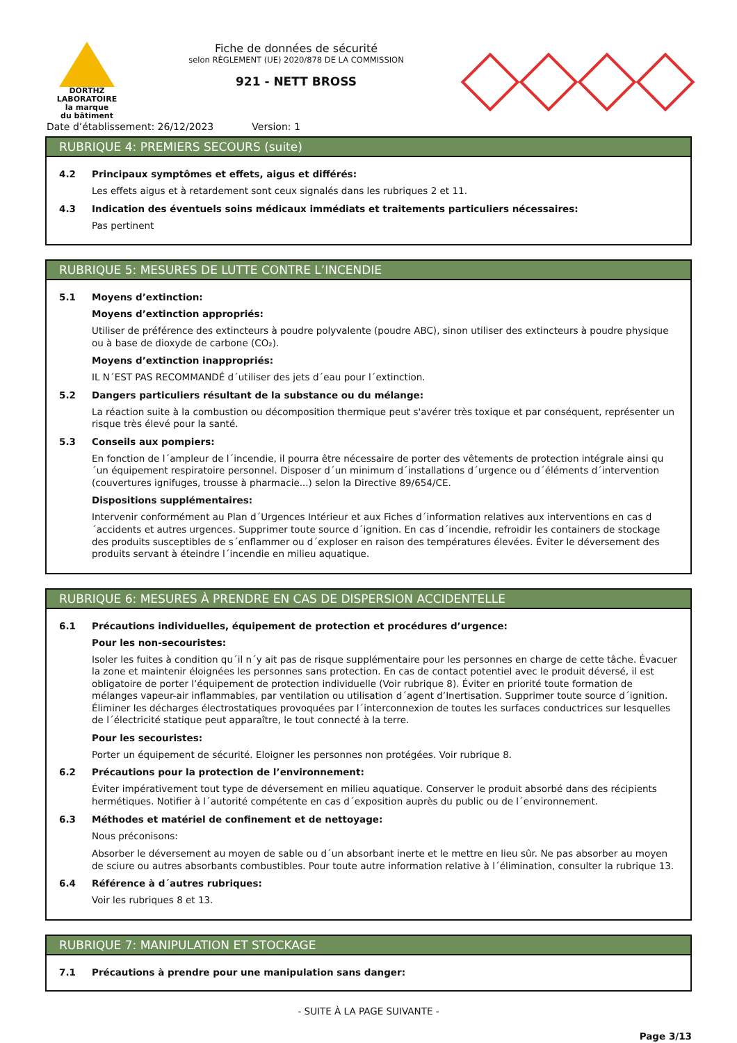DORTHZ
LABORATOIRE
la marque
du bâtiment
Fiche de données de sécurité
selon RÈGLEMENT (UE) 2020/878 DE LA COMMISSION
921 - NETT BROSS
Date d’établissement: 26/12/2023 Version: 1
RUBRIQUE 4: PREMIERS SECOURS (suite)
4.2 Principaux symptômes et effets, aigus et différés:
Les effets aigus et à retardement sont ceux signalés dans les rubriques 2 et 11.
4.3 Indication des éventuels soins médicaux immédiats et traitements particuliers nécessaires:
Pas pertinent
RUBRIQUE 5: MESURES DE LUTTE CONTRE L’INCENDIE
5.1 Moyens d’extinction:
Moyens d’extinction appropriés:
Utiliser de préférence des extincteurs à poudre polyvalente (poudre ABC), sinon utiliser des extincteurs à poudre physique ou à base de dioxyde de carbone (CO₂).
Moyens d’extinction inappropriés:
IL N´EST PAS RECOMMANDÉ d´utiliser des jets d´eau pour l´extinction.
5.2 Dangers particuliers résultant de la substance ou du mélange:
La réaction suite à la combustion ou décomposition thermique peut s'avérer très toxique et par conséquent, représenter un risque très élevé pour la santé.
5.3 Conseils aux pompiers:
En fonction de l´ampleur de l´incendie, il pourra être nécessaire de porter des vêtements de protection intégrale ainsi qu´un équipement respiratoire personnel. Disposer d´un minimum d´installations d´urgence ou d´éléments d´intervention (couvertures ignifuges, trousse à pharmacie...) selon la Directive 89/654/CE.
Dispositions supplémentaires:
Intervenir conformément au Plan d´Urgences Intérieur et aux Fiches d´information relatives aux interventions en cas d´accidents et autres urgences. Supprimer toute source d´ignition. En cas d´incendie, refroidir les containers de stockage des produits susceptibles de s´enflammer ou d´exploser en raison des températures élevées. Éviter le déversement des produits servant à éteindre l´incendie en milieu aquatique.
RUBRIQUE 6: MESURES À PRENDRE EN CAS DE DISPERSION ACCIDENTELLE
6.1 Précautions individuelles, équipement de protection et procédures d’urgence:
Pour les non-secouristes:
Isoler les fuites à condition qu´il n´y ait pas de risque supplémentaire pour les personnes en charge de cette tâche. Évacuer la zone et maintenir éloignées les personnes sans protection. En cas de contact potentiel avec le produit déversé, il est obligatoire de porter l’équipement de protection individuelle (Voir rubrique 8). Éviter en priorité toute formation de mélanges vapeur-air inflammables, par ventilation ou utilisation d´agent d’Inertisation. Supprimer toute source d´ignition. Éliminer les décharges électrostatiques provoquées par l´interconnexion de toutes les surfaces conductrices sur lesquelles de l´électricité statique peut apparaître, le tout connecté à la terre.
Pour les secouristes:
Porter un équipement de sécurité. Eloigner les personnes non protégées. Voir rubrique 8.
6.2 Précautions pour la protection de l’environnement:
Éviter impérativement tout type de déversement en milieu aquatique. Conserver le produit absorbé dans des récipients hermétiques. Notifier à l´autorité compétente en cas d´exposition auprès du public ou de l´environnement.
6.3 Méthodes et matériel de confinement et de nettoyage:
Nous préconisons:
Absorber le déversement au moyen de sable ou d´un absorbant inerte et le mettre en lieu sûr. Ne pas absorber au moyen de sciure ou autres absorbants combustibles. Pour toute autre information relative à l´élimination, consulter la rubrique 13.
6.4 Référence à d´autres rubriques:
Voir les rubriques 8 et 13.
RUBRIQUE 7: MANIPULATION ET STOCKAGE
7.1 Précautions à prendre pour une manipulation sans danger:
- SUITE À LA PAGE SUIVANTE -
Page 3/13